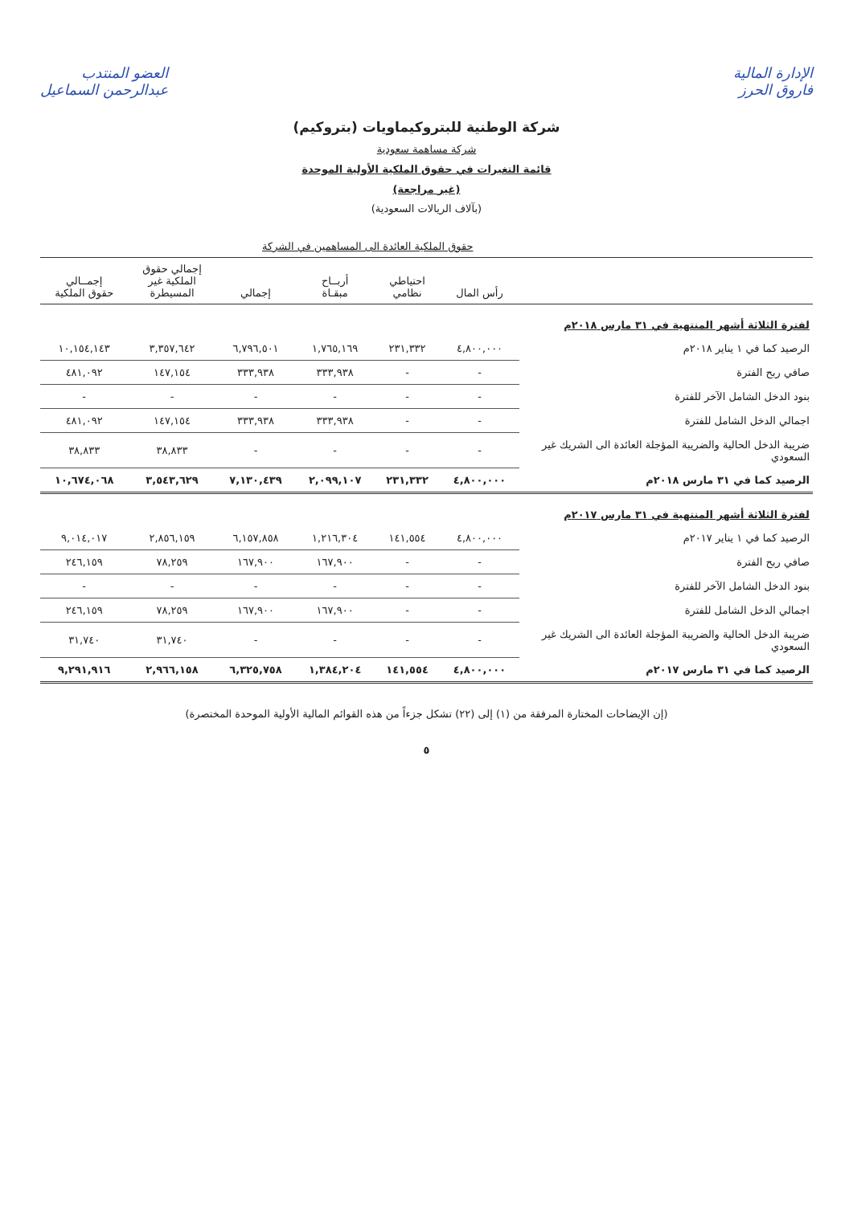الإدارة المالية
فاروق الحرز
العضو المنتدب
عبدالرحمن السماعيل
شركة الوطنية للبتروكيماويات (بتروكيم)
شركة مساهمة سعودية
قائمة التغيرات في حقوق الملكية الأولية الموحدة
(غير مراجعة)
(بآلاف الريالات السعودية)
| | حقوق الملكية العائدة الى المساهمين في الشركة | | | | | |
| --- | --- | --- | --- | --- | --- | --- |
| | رأس المال | احتياطي نظامي | أربــاح مبقـاة | إجمالي | إجمالي حقوق الملكية غير المسيطرة | إجمــالي حقوق الملكية |
| لفترة الثلاثة أشهر المنتهية في ٣١ مارس ٢٠١٨م | | | | | | |
| الرصيد كما في ١ يناير ٢٠١٨م | ٤,٨٠٠,٠٠٠ | ٢٣١,٣٣٢ | ١,٧٦٥,١٦٩ | ٦,٧٩٦,٥٠١ | ٣,٣٥٧,٦٤٢ | ١٠,١٥٤,١٤٣ |
| صافي ربح الفترة | - | - | ٣٣٣,٩٣٨ | ٣٣٣,٩٣٨ | ١٤٧,١٥٤ | ٤٨١,٠٩٢ |
| بنود الدخل الشامل الآخر للفترة | - | - | - | - | - | - |
| اجمالي الدخل الشامل للفترة | - | - | ٣٣٣,٩٣٨ | ٣٣٣,٩٣٨ | ١٤٧,١٥٤ | ٤٨١,٠٩٢ |
| ضريبة الدخل الحالية والضريبة المؤجلة العائدة الى الشريك غير السعودي | - | - | - | - | ٣٨,٨٣٣ | ٣٨,٨٣٣ |
| الرصيد كما في ٣١ مارس ٢٠١٨م | ٤,٨٠٠,٠٠٠ | ٢٣١,٣٣٢ | ٢,٠٩٩,١٠٧ | ٧,١٣٠,٤٣٩ | ٣,٥٤٣,٦٢٩ | ١٠,٦٧٤,٠٦٨ |
| لفترة الثلاثة أشهر المنتهية في ٣١ مارس ٢٠١٧م | | | | | | |
| الرصيد كما في ١ يناير ٢٠١٧م | ٤,٨٠٠,٠٠٠ | ١٤١,٥٥٤ | ١,٢١٦,٣٠٤ | ٦,١٥٧,٨٥٨ | ٢,٨٥٦,١٥٩ | ٩,٠١٤,٠١٧ |
| صافي ربح الفترة | - | - | ١٦٧,٩٠٠ | ١٦٧,٩٠٠ | ٧٨,٢٥٩ | ٢٤٦,١٥٩ |
| بنود الدخل الشامل الآخر للفترة | - | - | - | - | - | - |
| اجمالي الدخل الشامل للفترة | - | - | ١٦٧,٩٠٠ | ١٦٧,٩٠٠ | ٧٨,٢٥٩ | ٢٤٦,١٥٩ |
| ضريبة الدخل الحالية والضريبة المؤجلة العائدة الى الشريك غير السعودي | - | - | - | - | ٣١,٧٤٠ | ٣١,٧٤٠ |
| الرصيد كما في ٣١ مارس ٢٠١٧م | ٤,٨٠٠,٠٠٠ | ١٤١,٥٥٤ | ١,٣٨٤,٢٠٤ | ٦,٣٢٥,٧٥٨ | ٢,٩٦٦,١٥٨ | ٩,٢٩١,٩١٦ |
(إن الإيضاحات المختارة المرفقة من (١) إلى (٢٢) تشكل جزءاً من هذه القوائم المالية الأولية الموحدة المختصرة)
٥